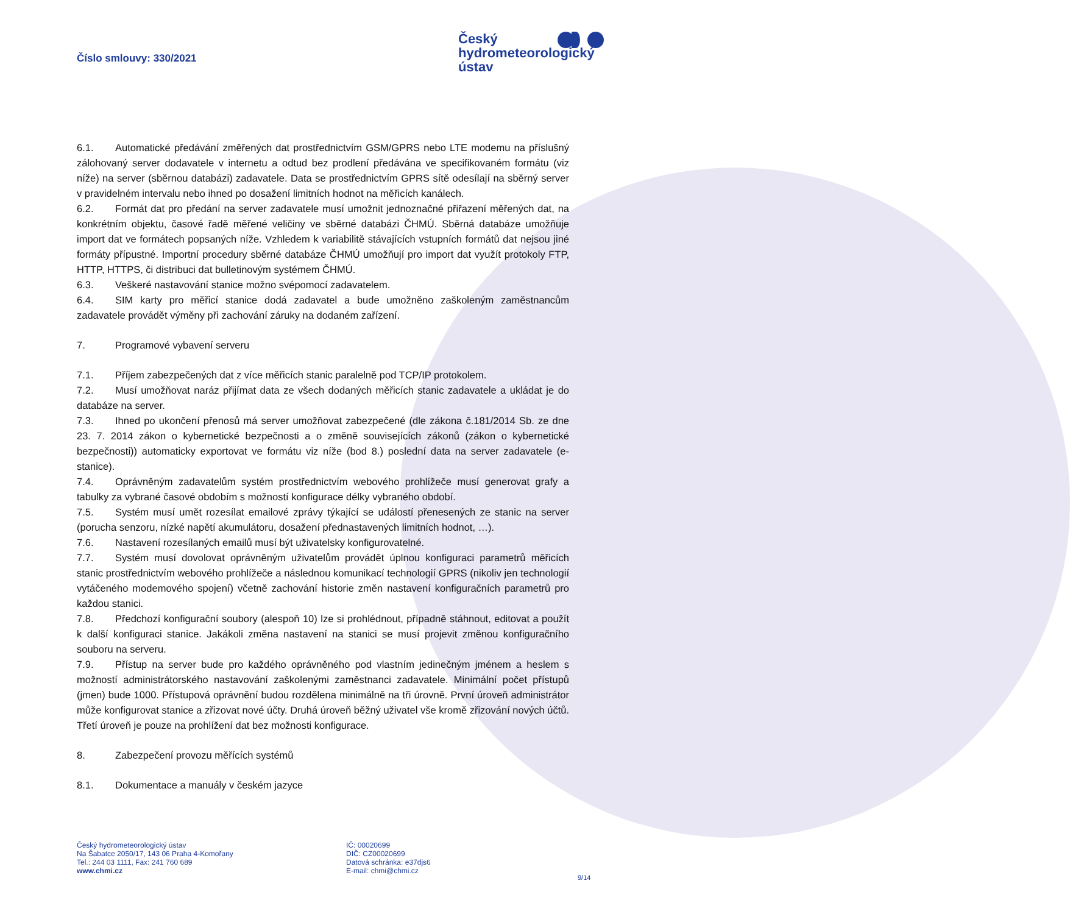Číslo smlouvy: 330/2021
Český
hydrometeorologický
ústav
6.1. Automatické předávání změřených dat prostřednictvím GSM/GPRS nebo LTE modemu na příslušný zálohovaný server dodavatele v internetu a odtud bez prodlení předávána ve specifikovaném formátu (viz níže) na server (sběrnou databázi) zadavatele. Data se prostřednictvím GPRS sítě odesílají na sběrný server v pravidelném intervalu nebo ihned po dosažení limitních hodnot na měřicích kanálech.
6.2. Formát dat pro předání na server zadavatele musí umožnit jednoznačné přiřazení měřených dat, na konkrétním objektu, časové řadě měřené veličiny ve sběrné databázi ČHMÚ. Sběrná databáze umožňuje import dat ve formátech popsaných níže. Vzhledem k variabilitě stávajících vstupních formátů dat nejsou jiné formáty přípustné. Importní procedury sběrné databáze ČHMÚ umožňují pro import dat využít protokoly FTP, HTTP, HTTPS, či distribuci dat bulletinovým systémem ČHMÚ.
6.3. Veškeré nastavování stanice možno svépomocí zadavatelem.
6.4. SIM karty pro měřicí stanice dodá zadavatel a bude umožněno zaškoleným zaměstnancům zadavatele provádět výměny při zachování záruky na dodaném zařízení.
7. Programové vybavení serveru
7.1. Příjem zabezpečených dat z více měřicích stanic paralelně pod TCP/IP protokolem.
7.2. Musí umožňovat naráz přijímat data ze všech dodaných měřicích stanic zadavatele a ukládat je do databáze na server.
7.3. Ihned po ukončení přenosů má server umožňovat zabezpečené (dle zákona č.181/2014 Sb. ze dne 23. 7. 2014 zákon o kybernetické bezpečnosti a o změně souvisejících zákonů (zákon o kybernetické bezpečnosti)) automaticky exportovat ve formátu viz níže (bod 8.) poslední data na server zadavatele (e-stanice).
7.4. Oprávněným zadavatelům systém prostřednictvím webového prohlížeče musí generovat grafy a tabulky za vybrané časové obdobím s možností konfigurace délky vybraného období.
7.5. Systém musí umět rozesílat emailové zprávy týkající se událostí přenesených ze stanic na server (porucha senzoru, nízké napětí akumulátoru, dosažení přednastavených limitních hodnot, …).
7.6. Nastavení rozesílaných emailů musí být uživatelsky konfigurovatelné.
7.7. Systém musí dovolovat oprávněným uživatelům provádět úplnou konfiguraci parametrů měřicích stanic prostřednictvím webového prohlížeče a následnou komunikací technologií GPRS (nikoliv jen technologií vytáčeného modemového spojení) včetně zachování historie změn nastavení konfiguračních parametrů pro každou stanici.
7.8. Předchozí konfigurační soubory (alespoň 10) lze si prohlédnout, případně stáhnout, editovat a použít k další konfiguraci stanice. Jakákoli změna nastavení na stanici se musí projevit změnou konfiguračního souboru na serveru.
7.9. Přístup na server bude pro každého oprávněného pod vlastním jedinečným jménem a heslem s možností administrátorského nastavování zaškolenými zaměstnanci zadavatele. Minimální počet přístupů (jmen) bude 1000. Přístupová oprávnění budou rozdělena minimálně na tři úrovně. První úroveň administrátor může konfigurovat stanice a zřizovat nové účty. Druhá úroveň běžný uživatel vše kromě zřizování nových účtů. Třetí úroveň je pouze na prohlížení dat bez možnosti konfigurace.
8. Zabezpečení provozu měřících systémů
8.1. Dokumentace a manuály v českém jazyce
Český hydrometeorologický ústav
Na Šabatce 2050/17, 143 06 Praha 4-Komořany
Tel.: 244 03 1111, Fax: 241 760 689
www.chmi.cz
IČ: 00020699
DIČ: CZ00020699
Datová schránka: e37djs6
E-mail: chmi@chmi.cz
9/14